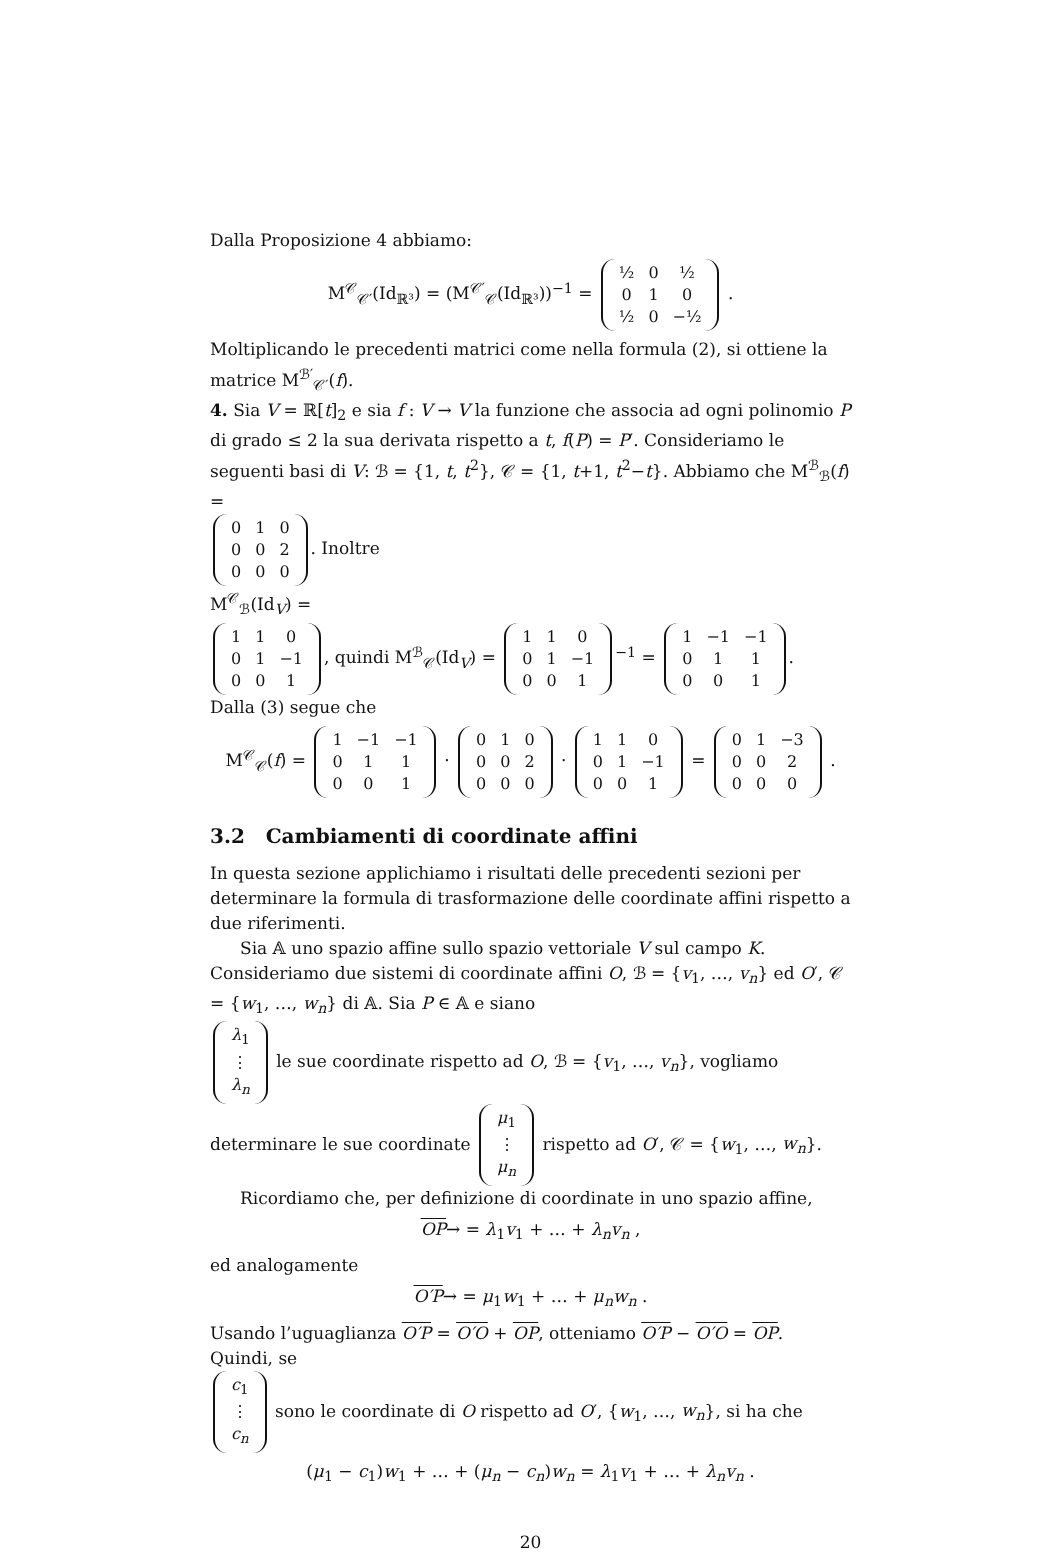Dalla Proposizione 4 abbiamo:
M<sup>𝒞</sup><sub>𝒞′</sub>(Id<sub>ℝ³</sub>) = (M<sup>𝒞′</sup><sub>𝒞</sub>(Id<sub>ℝ³</sub>))<sup>−1</sup> =
| ½ | 0 | ½ |
| 0 | 1 | 0 |
| ½ | 0 | −½ |
.
Moltiplicando le precedenti matrici come nella formula (2), si ottiene la matrice M<sup>ℬ′</sup><sub>𝒞′</sub>(f).
4. Sia V = ℝ[t]<sub>2</sub> e sia f : V → V la funzione che associa ad ogni polinomio P di grado ≤ 2 la sua derivata rispetto a t, f(P) = P′. Consideriamo le seguenti basi di V: ℬ = {1, t, t<sup>2</sup>}, 𝒞 = {1, t+1, t<sup>2</sup>−t}. Abbiamo che M<sup>ℬ</sup><sub>ℬ</sub>(f) =
| 0 | 1 | 0 |
| 0 | 0 | 2 |
| 0 | 0 | 0 |
. Inoltre
M<sup>𝒞</sup><sub>ℬ</sub>(Id<sub>V</sub>) =
| 1 | 1 | 0 |
| 0 | 1 | −1 |
| 0 | 0 | 1 |
, quindi M<sup>ℬ</sup><sub>𝒞</sub>(Id<sub>V</sub>) =
| 1 | 1 | 0 |
| 0 | 1 | −1 |
| 0 | 0 | 1 |
<sup>−1</sup> =
| 1 | −1 | −1 |
| 0 | 1 | 1 |
| 0 | 0 | 1 |
.
Dalla (3) segue che
M<sup>𝒞</sup><sub>𝒞</sub>(f) =
| 1 | −1 | −1 |
| 0 | 1 | 1 |
| 0 | 0 | 1 |
·
| 0 | 1 | 0 |
| 0 | 0 | 2 |
| 0 | 0 | 0 |
·
| 1 | 1 | 0 |
| 0 | 1 | −1 |
| 0 | 0 | 1 |
=
| 0 | 1 | −3 |
| 0 | 0 | 2 |
| 0 | 0 | 0 |
.
3.2 Cambiamenti di coordinate affini
In questa sezione applichiamo i risultati delle precedenti sezioni per determinare la formula di trasformazione delle coordinate affini rispetto a due riferimenti.
Sia 𝔸 uno spazio affine sullo spazio vettoriale V sul campo K. Consideriamo due sistemi di coordinate affini O, ℬ = {v<sub>1</sub>, …, v<sub>n</sub>} ed O′, 𝒞 = {w<sub>1</sub>, …, w<sub>n</sub>} di 𝔸. Sia P ∈ 𝔸 e siano
| λ<sub>1</sub> |
| ⋮ |
| λ<sub>n</sub> |
le sue coordinate rispetto ad O, ℬ = {v<sub>1</sub>, …, v<sub>n</sub>}, vogliamo determinare le sue coordinate
| μ<sub>1</sub> |
| ⋮ |
| μ<sub>n</sub> |
rispetto ad O′, 𝒞 = {w<sub>1</sub>, …, w<sub>n</sub>}.
Ricordiamo che, per definizione di coordinate in uno spazio affine,
OP→ = λ<sub>1</sub>v<sub>1</sub> + … + λ<sub>n</sub>v<sub>n</sub> ,
ed analogamente
O′P→ = μ<sub>1</sub>w<sub>1</sub> + … + μ<sub>n</sub>w<sub>n</sub> .
Usando l’uguaglianza O′P = O′O + OP, otteniamo O′P − O′O = OP. Quindi, se
| c<sub>1</sub> |
| ⋮ |
| c<sub>n</sub> |
sono le coordinate di O rispetto ad O′, {w<sub>1</sub>, …, w<sub>n</sub>}, si ha che
(μ<sub>1</sub> − c<sub>1</sub>)w<sub>1</sub> + … + (μ<sub>n</sub> − c<sub>n</sub>)w<sub>n</sub> = λ<sub>1</sub>v<sub>1</sub> + … + λ<sub>n</sub>v<sub>n</sub> .
20